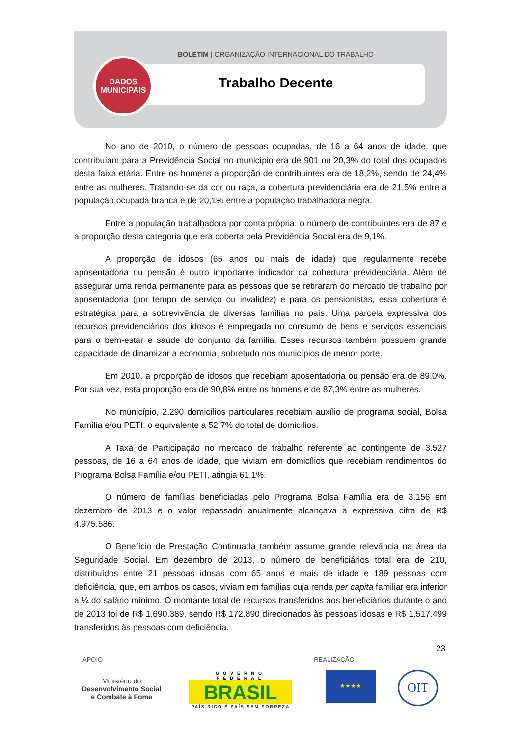BOLETIM | ORGANIZAÇÃO INTERNACIONAL DO TRABALHO
DADOS
MUNICIPAIS
Trabalho Decente
No ano de 2010, o número de pessoas ocupadas, de 16 a 64 anos de idade, que contribuíam para a Previdência Social no município era de 901 ou 20,3% do total dos ocupados desta faixa etária. Entre os homens a proporção de contribuintes era de 18,2%, sendo de 24,4% entre as mulheres. Tratando-se da cor ou raça, a cobertura previdenciária era de 21,5% entre a população ocupada branca e de 20,1% entre a população trabalhadora negra.
Entre a população trabalhadora por conta própria, o número de contribuintes era de 87 e a proporção desta categoria que era coberta pela Previdência Social era de 9,1%.
A proporção de idosos (65 anos ou mais de idade) que regularmente recebe aposentadoria ou pensão é outro importante indicador da cobertura previdenciária. Além de assegurar uma renda permanente para as pessoas que se retiraram do mercado de trabalho por aposentadoria (por tempo de serviço ou invalidez) e para os pensionistas, essa cobertura é estratégica para a sobrevivência de diversas famílias no país. Uma parcela expressiva dos recursos previdenciários dos idosos é empregada no consumo de bens e serviços essenciais para o bem-estar e saúde do conjunto da família. Esses recursos também possuem grande capacidade de dinamizar a economia, sobretudo nos municípios de menor porte.
Em 2010, a proporção de idosos que recebiam aposentadoria ou pensão era de 89,0%. Por sua vez, esta proporção era de 90,8% entre os homens e de 87,3% entre as mulheres.
No município, 2.290 domicílios particulares recebiam auxílio de programa social, Bolsa Família e/ou PETI, o equivalente a 52,7% do total de domicílios.
A Taxa de Participação no mercado de trabalho referente ao contingente de 3.527 pessoas, de 16 a 64 anos de idade, que viviam em domicílios que recebiam rendimentos do Programa Bolsa Família e/ou PETI, atingia 61,1%.
O número de famílias beneficiadas pelo Programa Bolsa Família era de 3.156 em dezembro de 2013 e o valor repassado anualmente alcançava a expressiva cifra de R$ 4.975.586.
O Benefício de Prestação Continuada também assume grande relevância na área da Seguridade Social. Em dezembro de 2013, o número de beneficiários total era de 210, distribuídos entre 21 pessoas idosas com 65 anos e mais de idade e 189 pessoas com deficiência, que, em ambos os casos, viviam em famílias cuja renda per capita familiar era inferior a ¼ do salário mínimo. O montante total de recursos transferidos aos beneficiários durante o ano de 2013 foi de R$ 1.690.389, sendo R$ 172.890 direcionados às pessoas idosas e R$ 1.517.499 transferidos às pessoas com deficiência.
23
APOIO REALIZAÇÃO
Ministério do
Desenvolvimento Social
e Combate à Fome
GOVERNO FEDERAL
BRASIL
PAÍS RICO É PAÍS SEM POBREZA
★★★★ OIT